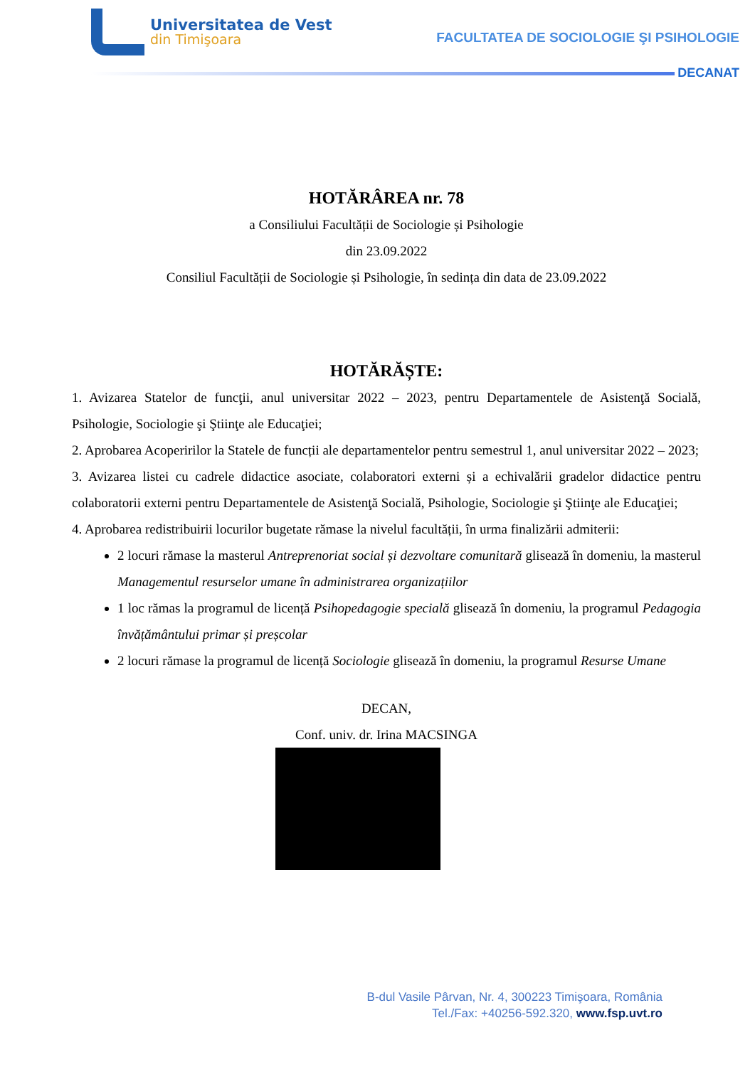Universitatea de Vest
din Timişoara
FACULTATEA DE SOCIOLOGIE ŞI PSIHOLOGIE
DECANAT
HOTĂRÂREA nr. 78
a Consiliului Facultății de Sociologie și Psihologie
din 23.09.2022
Consiliul Facultății de Sociologie și Psihologie, în sedința din data de 23.09.2022
HOTĂRĂȘTE:
1. Avizarea Statelor de funcţii, anul universitar 2022 – 2023, pentru Departamentele de Asistenţă Socială, Psihologie, Sociologie şi Ştiinţe ale Educaţiei;
2. Aprobarea Acoperirilor la Statele de funcții ale departamentelor pentru semestrul 1, anul universitar 2022 – 2023;
3. Avizarea listei cu cadrele didactice asociate, colaboratori externi și a echivalării gradelor didactice pentru colaboratorii externi pentru Departamentele de Asistenţă Socială, Psihologie, Sociologie şi Ştiinţe ale Educaţiei;
4. Aprobarea redistribuirii locurilor bugetate rămase la nivelul facultății, în urma finalizării admiterii:
2 locuri rămase la masterul Antreprenoriat social și dezvoltare comunitară glisează în domeniu, la masterul Managementul resurselor umane în administrarea organizațiilor
1 loc rămas la programul de licență Psihopedagogie specială glisează în domeniu, la programul Pedagogia învățământului primar și preșcolar
2 locuri rămase la programul de licență Sociologie glisează în domeniu, la programul Resurse Umane
DECAN,
Conf. univ. dr. Irina MACSINGA
B-dul Vasile Pârvan, Nr. 4, 300223 Timişoara, România
Tel./Fax: +40256-592.320, www.fsp.uvt.ro